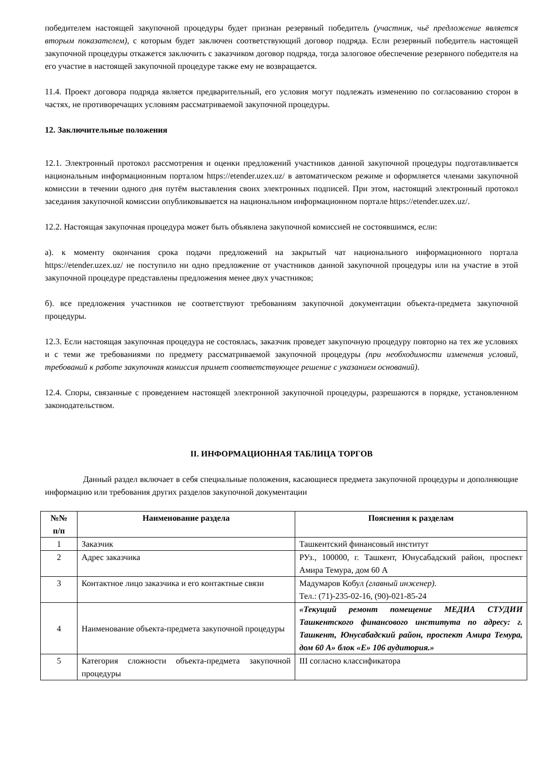победителем настоящей закупочной процедуры будет признан резервный победитель (участник, чьё предложение является вторым показателем), с которым будет заключен соответствующий договор подряда. Если резервный победитель настоящей закупочной процедуры откажется заключить с заказчиком договор подряда, тогда залоговое обеспечение резервного победителя на его участие в настоящей закупочной процедуре также ему не возвращается.
11.4. Проект договора подряда является предварительный, его условия могут подлежать изменению по согласованию сторон в частях, не противоречащих условиям рассматриваемой закупочной процедуры.
12. Заключительные положения
12.1. Электронный протокол рассмотрения и оценки предложений участников данной закупочной процедуры подготавливается национальным информационным порталом https://etender.uzex.uz/ в автоматическом режиме и оформляется членами закупочной комиссии в течении одного дня путём выставления своих электронных подписей. При этом, настоящий электронный протокол заседания закупочной комиссии опубликовывается на национальном информационном портале https://etender.uzex.uz/.
12.2. Настоящая закупочная процедура может быть объявлена закупочной комиссией не состоявшимся, если:
а). к моменту окончания срока подачи предложений на закрытый чат национального информационного портала https://etender.uzex.uz/ не поступило ни одно предложение от участников данной закупочной процедуры или на участие в этой закупочной процедуре представлены предложения менее двух участников;
б). все предложения участников не соответствуют требованиям закупочной документации объекта-предмета закупочной процедуры.
12.3. Если настоящая закупочная процедура не состоялась, заказчик проведет закупочную процедуру повторно на тех же условиях и с теми же требованиями по предмету рассматриваемой закупочной процедуры (при необходимости изменения условий, требований к работе закупочная комиссия примет соответствующее решение с указанием оснований).
12.4. Споры, связанные с проведением настоящей электронной закупочной процедуры, разрешаются в порядке, установленном законодательством.
II. ИНФОРМАЦИОННАЯ ТАБЛИЦА ТОРГОВ
Данный раздел включает в себя специальные положения, касающиеся предмета закупочной процедуры и дополняющие информацию или требования других разделов закупочной документации
| №№ п/п | Наименование раздела | Пояснения к разделам |
| --- | --- | --- |
| 1 | Заказчик | Ташкентский финансовый институт |
| 2 | Адрес заказчика | РУз., 100000, г. Ташкент, Юнусабадский район, проспект Амира Темура, дом 60 А |
| 3 | Контактное лицо заказчика и его контактные связи | Мадумаров Кобул (главный инженер) . Тел.: (71)-235-02-16, (90)-021-85-24 |
| 4 | Наименование объекта-предмета закупочной процедуры | «Текущий ремонт помещение МЕДИА СТУДИИ Ташкентского финансового института по адресу: г. Ташкент, Юнусабадский район, проспект Амира Темура, дом 60 А» блок «E» 106 аудитория.» |
| 5 | Категория сложности объекта-предмета закупочной процедуры | III согласно классификатора |